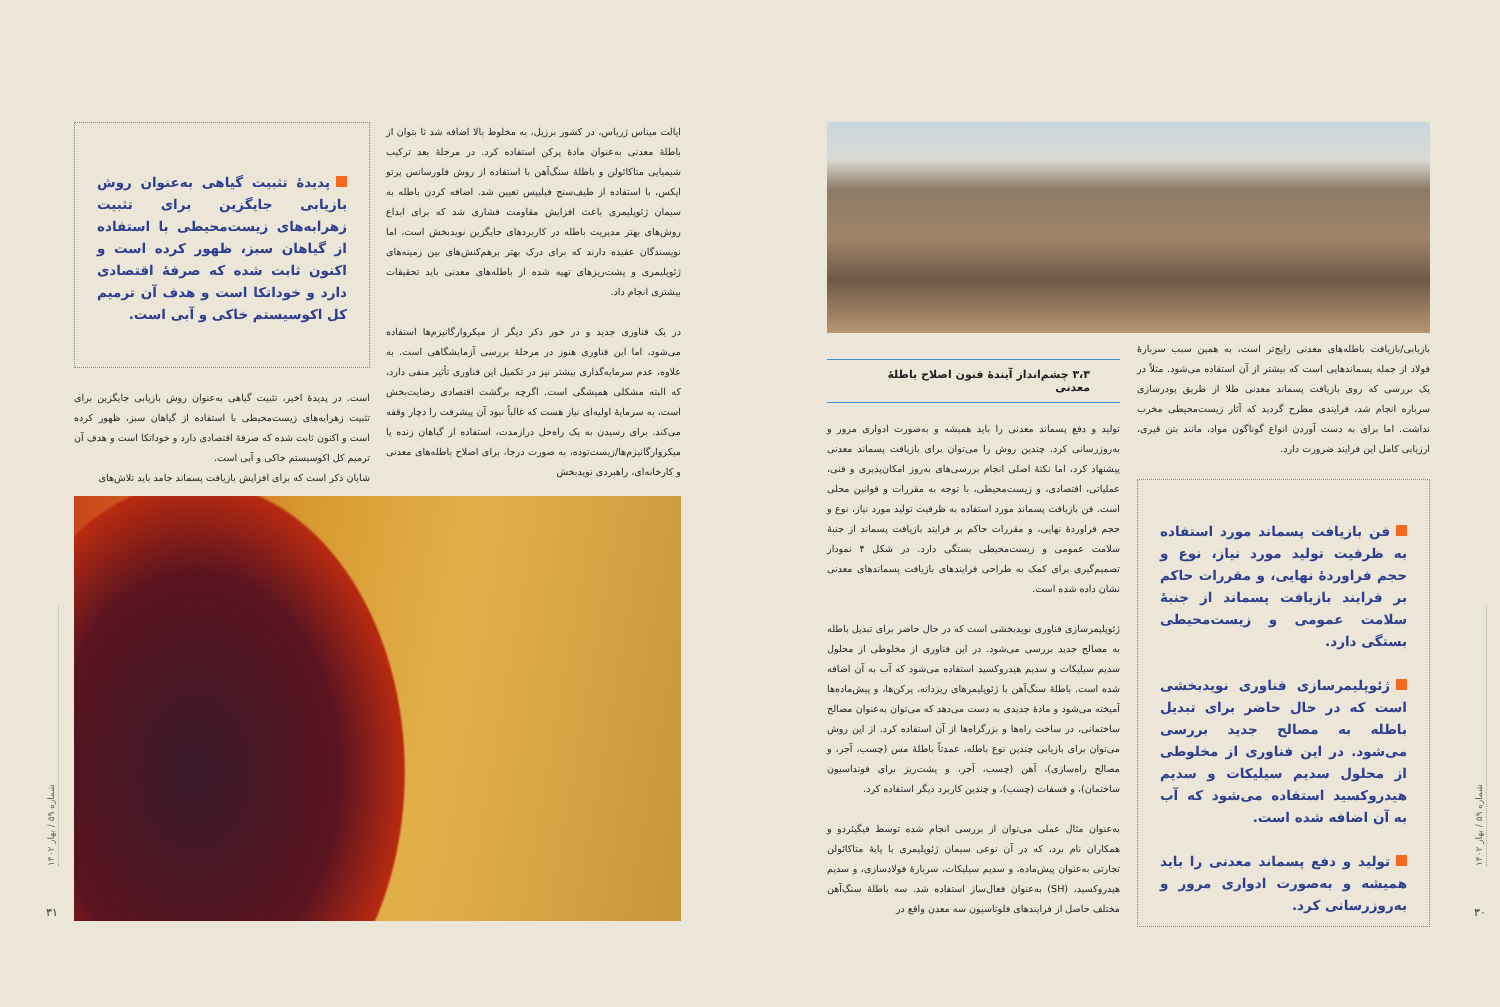شماره ۵۹ / بهار ۱۴۰۲
۳۰
بازیابی/بازیافت باطله‌های معدنی رایج‌تر است، به همین سبب سربارهٔ فولاد از جمله پسماندهایی است که بیشتر از آن استفاده می‌شود. مثلاً در یک بررسی که روی بازیافت پسماند معدنی طلا از طریق پودرسازی سرباره انجام شد، فرایندی مطرح گردید که آثار زیست‌محیطی مخرب نداشت. اما برای به دست آوردن انواع گوناگون مواد، مانند بتن قیری، ارزیابی کامل این فرایند ضرورت دارد.
فن بازیافت پسماند مورد استفاده به ظرفیت تولید مورد نیاز، نوع و حجم فراوردهٔ نهایی، و مقررات حاکم بر فرایند بازیافت پسماند از جنبهٔ سلامت عمومی و زیست‌محیطی بستگی دارد.
ژئوپلیمرسازی فناوری نویدبخشی است که در حال حاضر برای تبدیل باطله به مصالح جدید بررسی می‌شود. در این فناوری از مخلوطی از محلول سدیم سیلیکات و سدیم هیدروکسید استفاده می‌شود که آب به آن اضافه شده است.
تولید و دفع پسماند معدنی را باید همیشه و به‌صورت ادواری مرور و به‌روزرسانی کرد.
۳،۳ چشم‌انداز آیندهٔ فنون اصلاح باطلهٔ معدنی
تولید و دفع پسماند معدنی را باید همیشه و به‌صورت ادواری مرور و به‌روزرسانی کرد. چندین روش را می‌توان برای بازیافت پسماند معدنی پیشنهاد کرد، اما نکتهٔ اصلی انجام بررسی‌های به‌روز امکان‌پذیری و فنی، عملیاتی، اقتصادی، و زیست‌محیطی، با توجه به مقررات و قوانین محلی است. فن بازیافت پسماند مورد استفاده به ظرفیت تولید مورد نیاز، نوع و حجم فراوردهٔ نهایی، و مقررات حاکم بر فرایند بازیافت پسماند از جنبهٔ سلامت عمومی و زیست‌محیطی بستگی دارد. در شکل ۴ نمودار تصمیم‌گیری برای کمک به طراحی فرایندهای بازیافت پسماندهای معدنی نشان داده شده است.
ژئوپلیمرسازی فناوری نویدبخشی است که در حال حاضر برای تبدیل باطله به مصالح جدید بررسی می‌شود. در این فناوری از مخلوطی از محلول سدیم سیلیکات و سدیم هیدروکسید استفاده می‌شود که آب به آن اضافه شده است. باطلهٔ سنگ‌آهن با ژئوپلیمرهای ریزدانه، پرکن‌ها، و پیش‌ماده‌ها آمیخته می‌شود و مادهٔ جدیدی به دست می‌دهد که می‌توان به‌عنوان مصالح ساختمانی، در ساخت راه‌ها و بزرگراه‌ها از آن استفاده کرد. از این روش می‌توان برای بازیابی چندین نوع باطله، عمدتاً باطلهٔ مس (چسب، آجر، و مصالح راه‌سازی)، آهن (چسب، آجر، و پشت‌ریز برای فونداسیون ساختمان)، و فسفات (چسب)، و چندین کاربرد دیگر استفاده کرد.
به‌عنوان مثال عملی می‌توان از بررسی انجام شده توسط فیگیئردو و همکاران نام برد، که در آن نوعی سیمان ژئوپلیمری با پایهٔ متاکائولن تجارتی به‌عنوان پیش‌ماده، و سدیم سیلیکات، سربارهٔ فولادسازی، و سدیم هیدروکسید، (SH) به‌عنوان فعال‌ساز استفاده شد. سه باطلهٔ سنگ‌آهن مختلف حاصل از فرایندهای فلوتاسیون سه معدن واقع در
ایالت میناس ژریاس، در کشور برزیل، به مخلوط بالا اضافه شد تا بتوان از باطلهٔ معدنی به‌عنوان مادهٔ پرکن استفاده کرد. در مرحلهٔ بعد ترکیب شیمیایی متاکائولن و باطلهٔ سنگ‌آهن با استفاده از روش فلورسانس پرتو ایکس، با استفاده از طیف‌سنج فیلیپس تعیین شد. اضافه کردن باطله به سیمان ژئوپلیمری باعث افزایش مقاومت فشاری شد که برای ابداع روش‌های بهتر مدیریت باطله در کاربردهای جایگزین نویدبخش است، اما نویسندگان عقیده دارند که برای درک بهتر برهم‌کنش‌های بین زمینه‌های ژئوپلیمری و پشت‌ریزهای تهیه شده از باطله‌های معدنی باید تحقیقات بیشتری انجام داد.
در یک فناوری جدید و در خور ذکر دیگر از میکروارگانیزم‌ها استفاده می‌شود، اما این فناوری هنوز در مرحلهٔ بررسی آزمایشگاهی است. به علاوه، عدم سرمایه‌گذاری بیشتر نیز در تکمیل این فناوری تأثیر منفی دارد، که البته مشکلی همیشگی است. اگرچه برگشت اقتصادی رضایت‌بخش است، به سرمایهٔ اولیه‌ای نیاز هست که غالباً نبود آن پیشرفت را دچار وقفه می‌کند. برای رسیدن به یک راه‌حل درازمدت، استفاده از گیاهان زنده یا میکروارگانیزم‌ها/زیست‌توده، به صورت درجا، برای اصلاح باطله‌های معدنی و کارخانه‌ای، راهبردی نویدبخش
پدیدهٔ تثبیت گیاهی به‌عنوان روش بازیابی جایگزین برای تثبیت زهرابه‌های زیست‌محیطی با استفاده از گیاهان سبز، ظهور کرده است و اکنون ثابت شده که صرفهٔ اقتصادی دارد و خوداتکا است و هدف آن ترمیم کل اکوسیستم خاکی و آبی است.
است. در پدیدهٔ اخیر، تثبیت گیاهی به‌عنوان روش بازیابی جایگزین برای تثبیت زهرابه‌های زیست‌محیطی با استفاده از گیاهان سبز، ظهور کرده است و اکنون ثابت شده که صرفهٔ اقتصادی دارد و خوداتکا است و هدف آن ترمیم کل اکوسیستم خاکی و آبی است.
شایان ذکر است که برای افزایش بازیافت پسماند جامد باید تلاش‌های
شماره ۵۹ / بهار ۱۴۰۲
۳۱